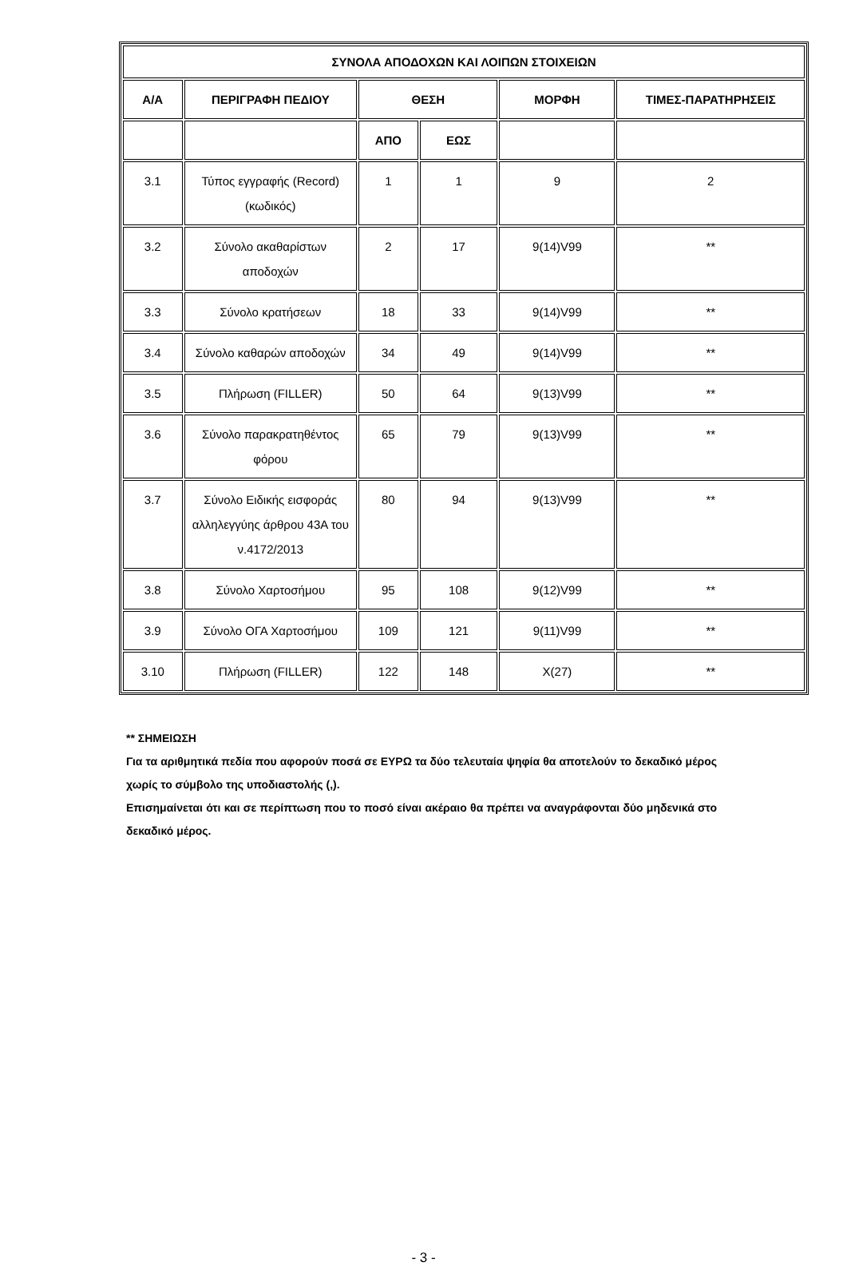| ΣΥΝΟΛΑ ΑΠΟΔΟΧΩΝ ΚΑΙ ΛΟΙΠΩΝ ΣΤΟΙΧΕΙΩΝ | | | | | |
| --- | --- | --- | --- | --- | --- |
| Α/Α | ΠΕΡΙΓΡΑΦΗ ΠΕΔΙΟΥ | ΘΕΣΗ | | ΜΟΡΦΗ | ΤΙΜΕΣ-ΠΑΡΑΤΗΡΗΣΕΙΣ |
| | | ΑΠΟ | ΕΩΣ | | |
| 3.1 | Τύπος εγγραφής (Record) (κωδικός) | 1 | 1 | 9 | 2 |
| 3.2 | Σύνολο ακαθαρίστων αποδοχών | 2 | 17 | 9(14)V99 | ** |
| 3.3 | Σύνολο κρατήσεων | 18 | 33 | 9(14)V99 | ** |
| 3.4 | Σύνολο καθαρών αποδοχών | 34 | 49 | 9(14)V99 | ** |
| 3.5 | Πλήρωση (FILLER) | 50 | 64 | 9(13)V99 | ** |
| 3.6 | Σύνολο παρακρατηθέντος φόρου | 65 | 79 | 9(13)V99 | ** |
| 3.7 | Σύνολο Ειδικής εισφοράς αλληλεγγύης άρθρου 43Α του ν.4172/2013 | 80 | 94 | 9(13)V99 | ** |
| 3.8 | Σύνολο Χαρτοσήμου | 95 | 108 | 9(12)V99 | ** |
| 3.9 | Σύνολο ΟΓΑ Χαρτοσήμου | 109 | 121 | 9(11)V99 | ** |
| 3.10 | Πλήρωση (FILLER) | 122 | 148 | X(27) | ** |
** ΣΗΜΕΙΩΣΗ
Για τα αριθμητικά πεδία που αφορούν ποσά σε ΕΥΡΩ τα δύο τελευταία ψηφία θα αποτελούν το δεκαδικό μέρος χωρίς το σύμβολο της υποδιαστολής (,).
Επισημαίνεται ότι και σε περίπτωση που το ποσό είναι ακέραιο θα πρέπει να αναγράφονται δύο μηδενικά στο δεκαδικό μέρος.
- 3 -